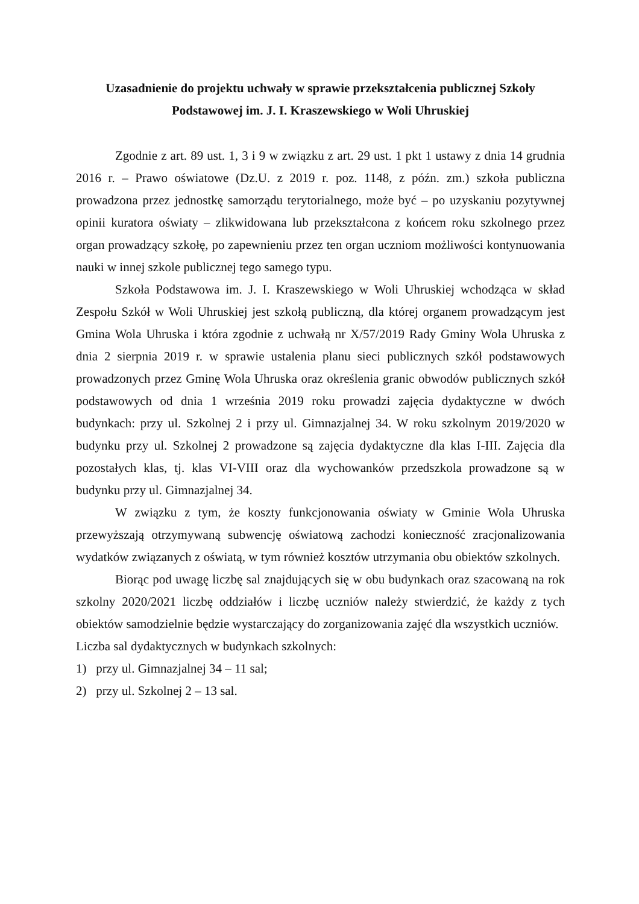Uzasadnienie do projektu uchwały w sprawie przekształcenia publicznej Szkoły
Podstawowej im. J. I. Kraszewskiego w Woli Uhruskiej
Zgodnie z art. 89 ust. 1, 3 i 9 w związku z art. 29 ust. 1 pkt 1 ustawy z dnia 14 grudnia 2016 r. – Prawo oświatowe (Dz.U. z 2019 r. poz. 1148, z późn. zm.) szkoła publiczna prowadzona przez jednostkę samorządu terytorialnego, może być – po uzyskaniu pozytywnej opinii kuratora oświaty – zlikwidowana lub przekształcona z końcem roku szkolnego przez organ prowadzący szkołę, po zapewnieniu przez ten organ uczniom możliwości kontynuowania nauki w innej szkole publicznej tego samego typu.
Szkoła Podstawowa im. J. I. Kraszewskiego w Woli Uhruskiej wchodząca w skład Zespołu Szkół w Woli Uhruskiej jest szkołą publiczną, dla której organem prowadzącym jest Gmina Wola Uhruska i która zgodnie z uchwałą nr X/57/2019 Rady Gminy Wola Uhruska z dnia 2 sierpnia 2019 r. w sprawie ustalenia planu sieci publicznych szkół podstawowych prowadzonych przez Gminę Wola Uhruska oraz określenia granic obwodów publicznych szkół podstawowych od dnia 1 września 2019 roku prowadzi zajęcia dydaktyczne w dwóch budynkach: przy ul. Szkolnej 2 i przy ul. Gimnazjalnej 34. W roku szkolnym 2019/2020 w budynku przy ul. Szkolnej 2 prowadzone są zajęcia dydaktyczne dla klas I-III. Zajęcia dla pozostałych klas, tj. klas VI-VIII oraz dla wychowanków przedszkola prowadzone są w budynku przy ul. Gimnazjalnej 34.
W związku z tym, że koszty funkcjonowania oświaty w Gminie Wola Uhruska przewyższają otrzymywaną subwencję oświatową zachodzi konieczność zracjonalizowania wydatków związanych z oświatą, w tym również kosztów utrzymania obu obiektów szkolnych.
Biorąc pod uwagę liczbę sal znajdujących się w obu budynkach oraz szacowaną na rok szkolny 2020/2021 liczbę oddziałów i liczbę uczniów należy stwierdzić, że każdy z tych obiektów samodzielnie będzie wystarczający do zorganizowania zajęć dla wszystkich uczniów.
Liczba sal dydaktycznych w budynkach szkolnych:
1) przy ul. Gimnazjalnej 34 – 11 sal;
2) przy ul. Szkolnej 2 – 13 sal.